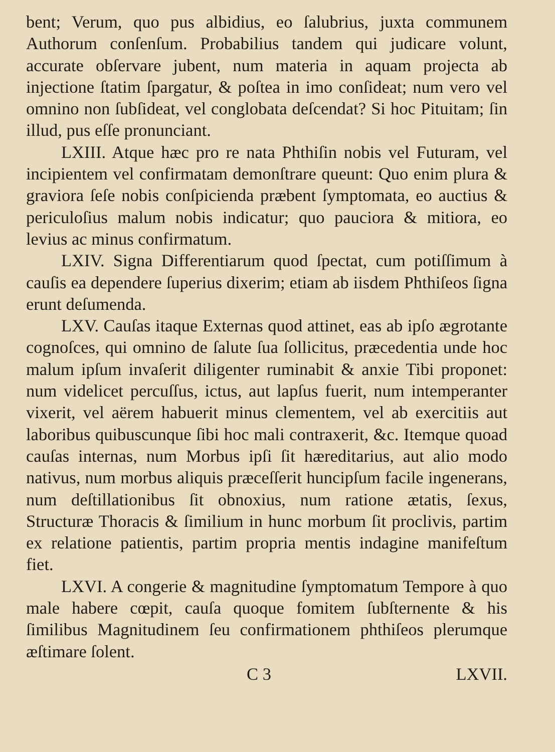bent; Verum, quo pus albidius, eo ſalubrius, juxta communem Authorum conſenſum. Probabilius tandem qui judicare volunt, accurate obſervare jubent, num materia in aquam projecta ab injectione ſtatim ſpargatur, & poſtea in imo conſideat; num vero vel omnino non ſubſideat, vel conglobata deſcendat? Si hoc Pituitam; ſin illud, pus eſſe pronunciant.
LXIII. Atque hæc pro re nata Phthiſin nobis vel Futuram, vel incipientem vel confirmatam demonſtrare queunt: Quo enim plura & graviora ſeſe nobis conſpicienda præbent ſymptomata, eo auctius & periculoſius malum nobis indicatur; quo pauciora & mitiora, eo levius ac minus confirmatum.
LXIV. Signa Differentiarum quod ſpectat, cum potiſſimum à cauſis ea dependere ſuperius dixerim; etiam ab iisdem Phthiſeos ſigna erunt deſumenda.
LXV. Cauſas itaque Externas quod attinet, eas ab ipſo ægrotante cognoſces, qui omnino de ſalute ſua ſollicitus, præcedentia unde hoc malum ipſum invaſerit diligenter ruminabit & anxie Tibi proponet: num videlicet percuſſus, ictus, aut lapſus fuerit, num intemperanter vixerit, vel aërem habuerit minus clementem, vel ab exercitiis aut laboribus quibuscunque ſibi hoc mali contraxerit, &c. Itemque quoad cauſas internas, num Morbus ipſi ſit hæreditarius, aut alio modo nativus, num morbus aliquis præceſſerit huncipſum facile ingenerans, num deſtillationibus ſit obnoxius, num ratione ætatis, ſexus, Structuræ Thoracis & ſimilium in hunc morbum ſit proclivis, partim ex relatione patientis, partim propria mentis indagine manifeſtum fiet.
LXVI. A congerie & magnitudine ſymptomatum Tempore à quo male habere cœpit, cauſa quoque fomitem ſubſternente & his ſimilibus Magnitudinem ſeu confirmationem phthiſeos plerumque æſtimare ſolent.
C 3 LXVII.